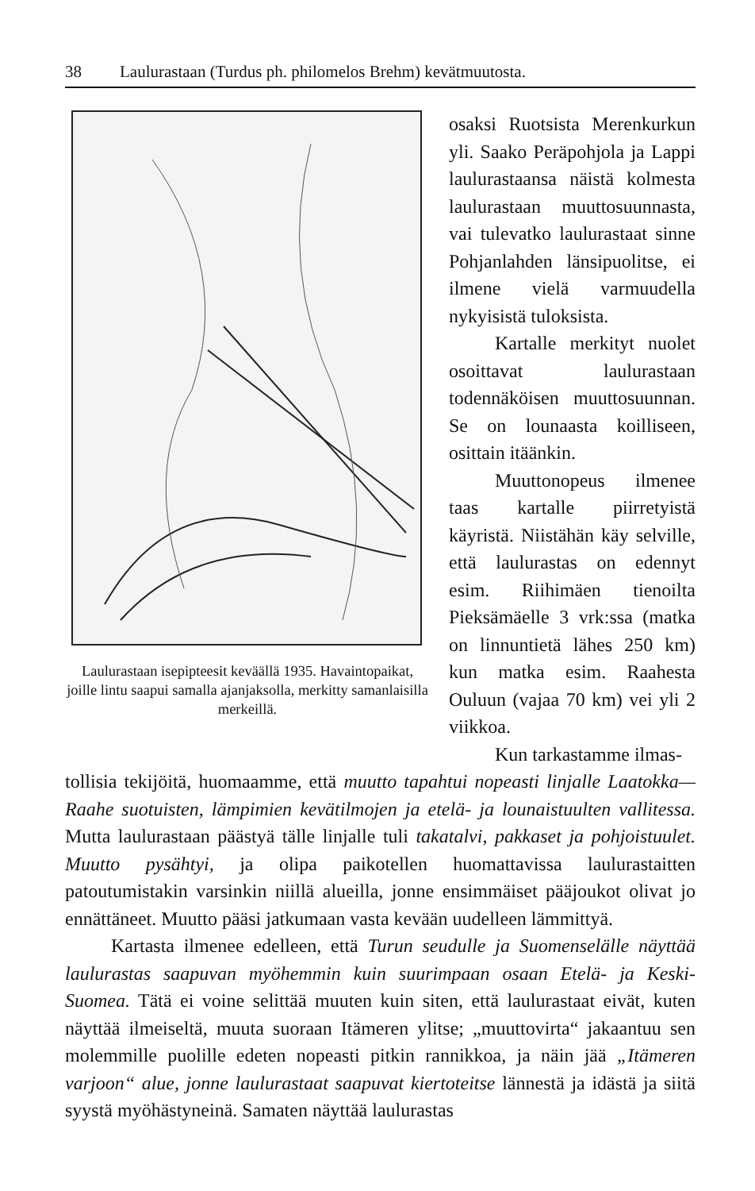38 Laulurastaan (Turdus ph. philomelos Brehm) kevätmuutosta.
Laulurastaan isepipteesit keväällä 1935. Havaintopaikat, joille lintu saapui samalla ajanjaksolla, merkitty samanlaisilla merkeillä.
osaksi Ruotsista Merenkurkun yli. Saako Peräpohjola ja Lappi laulurastaansa näistä kolmesta laulurastaan muuttosuunnasta, vai tulevatko laulurastaat sinne Pohjanlahden länsipuolitse, ei ilmene vielä varmuudella nykyisistä tuloksista.
Kartalle merkityt nuolet osoittavat laulurastaan todennäköisen muuttosuunnan. Se on lounaasta koilliseen, osittain itäänkin.
Muuttonopeus ilmenee taas kartalle piirretyistä käyristä. Niistähän käy selville, että laulurastas on edennyt esim. Riihimäen tienoilta Pieksämäelle 3 vrk:ssa (matka on linnuntietä lähes 250 km) kun matka esim. Raahesta Ouluun (vajaa 70 km) vei yli 2 viikkoa.
Kun tarkastamme ilmas-
tollisia tekijöitä, huomaamme, että muutto tapahtui nopeasti linjalle Laatokka—Raahe suotuisten, lämpimien kevätilmojen ja etelä- ja lounaistuulten vallitessa. Mutta laulurastaan päästyä tälle linjalle tuli takatalvi, pakkaset ja pohjoistuulet. Muutto pysähtyi, ja olipa paikotellen huomattavissa laulurastaitten patoutumistakin varsinkin niillä alueilla, jonne ensimmäiset pääjoukot olivat jo ennättäneet. Muutto pääsi jatkumaan vasta kevään uudelleen lämmittyä.
Kartasta ilmenee edelleen, että Turun seudulle ja Suomenselälle näyttää laulurastas saapuvan myöhemmin kuin suurimpaan osaan Etelä- ja Keski-Suomea. Tätä ei voine selittää muuten kuin siten, että laulurastaat eivät, kuten näyttää ilmeiseltä, muuta suoraan Itämeren ylitse; „muuttovirta“ jakaantuu sen molemmille puolille edeten nopeasti pitkin rannikkoa, ja näin jää „Itämeren varjoon“ alue, jonne laulurastaat saapuvat kiertoteitse lännestä ja idästä ja siitä syystä myöhästyneinä. Samaten näyttää laulurastas